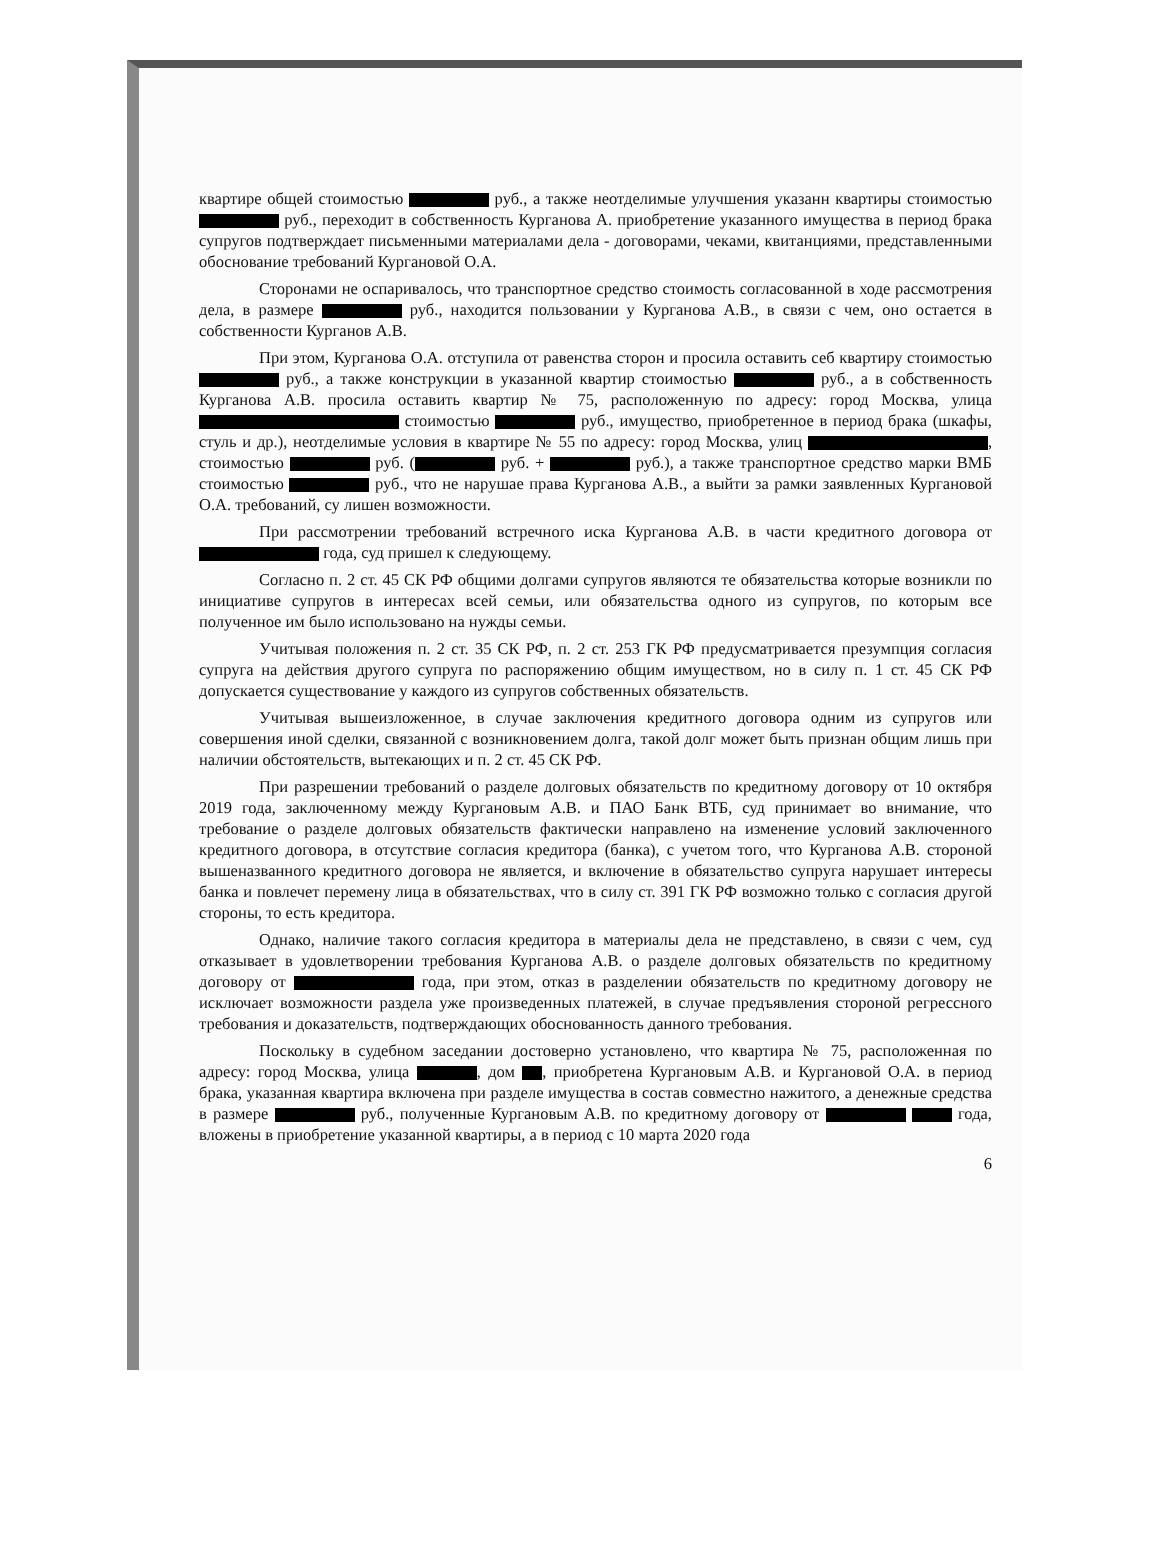квартире общей стоимостью руб., а также неотделимые улучшения указанн квартиры стоимостью руб., переходит в собственность Курганова А. приобретение указанного имущества в период брака супругов подтверждает письменными материалами дела - договорами, чеками, квитанциями, представленными обоснование требований Кургановой О.А.
Сторонами не оспаривалось, что транспортное средство стоимость согласованной в ходе рассмотрения дела, в размере руб., находится пользовании у Курганова А.В., в связи с чем, оно остается в собственности Курганов А.В.
При этом, Курганова О.А. отступила от равенства сторон и просила оставить себ квартиру стоимостью руб., а также конструкции в указанной квартир стоимостью руб., а в собственность Курганова А.В. просила оставить квартир № 75, расположенную по адресу: город Москва, улица стоимостью руб., имущество, приобретенное в период брака (шкафы, стуль и др.), неотделимые условия в квартире № 55 по адресу: город Москва, улиц , стоимостью руб. ( руб. + руб.), а также транспортное средство марки ВМБ стоимостью руб., что не нарушае права Курганова А.В., а выйти за рамки заявленных Кургановой О.А. требований, су лишен возможности.
При рассмотрении требований встречного иска Курганова А.В. в части кредитного договора от года, суд пришел к следующему.
Согласно п. 2 ст. 45 СК РФ общими долгами супругов являются те обязательства которые возникли по инициативе супругов в интересах всей семьи, или обязательства одного из супругов, по которым все полученное им было использовано на нужды семьи.
Учитывая положения п. 2 ст. 35 СК РФ, п. 2 ст. 253 ГК РФ предусматривается презумпция согласия супруга на действия другого супруга по распоряжению общим имуществом, но в силу п. 1 ст. 45 СК РФ допускается существование у каждого из супругов собственных обязательств.
Учитывая вышеизложенное, в случае заключения кредитного договора одним из супругов или совершения иной сделки, связанной с возникновением долга, такой долг может быть признан общим лишь при наличии обстоятельств, вытекающих и п. 2 ст. 45 СК РФ.
При разрешении требований о разделе долговых обязательств по кредитному договору от 10 октября 2019 года, заключенному между Кургановым А.В. и ПАО Банк ВТБ, суд принимает во внимание, что требование о разделе долговых обязательств фактически направлено на изменение условий заключенного кредитного договора, в отсутствие согласия кредитора (банка), с учетом того, что Курганова А.В. стороной вышеназванного кредитного договора не является, и включение в обязательство супруга нарушает интересы банка и повлечет перемену лица в обязательствах, что в силу ст. 391 ГК РФ возможно только с согласия другой стороны, то есть кредитора.
Однако, наличие такого согласия кредитора в материалы дела не представлено, в связи с чем, суд отказывает в удовлетворении требования Курганова А.В. о разделе долговых обязательств по кредитному договору от года, при этом, отказ в разделении обязательств по кредитному договору не исключает возможности раздела уже произведенных платежей, в случае предъявления стороной регрессного требования и доказательств, подтверждающих обоснованность данного требования.
Поскольку в судебном заседании достоверно установлено, что квартира № 75, расположенная по адресу: город Москва, улица , дом , приобретена Кургановым А.В. и Кургановой О.А. в период брака, указанная квартира включена при разделе имущества в состав совместно нажитого, а денежные средства в размере руб., полученные Кургановым А.В. по кредитному договору от года, вложены в приобретение указанной квартиры, а в период с 10 марта 2020 года
6